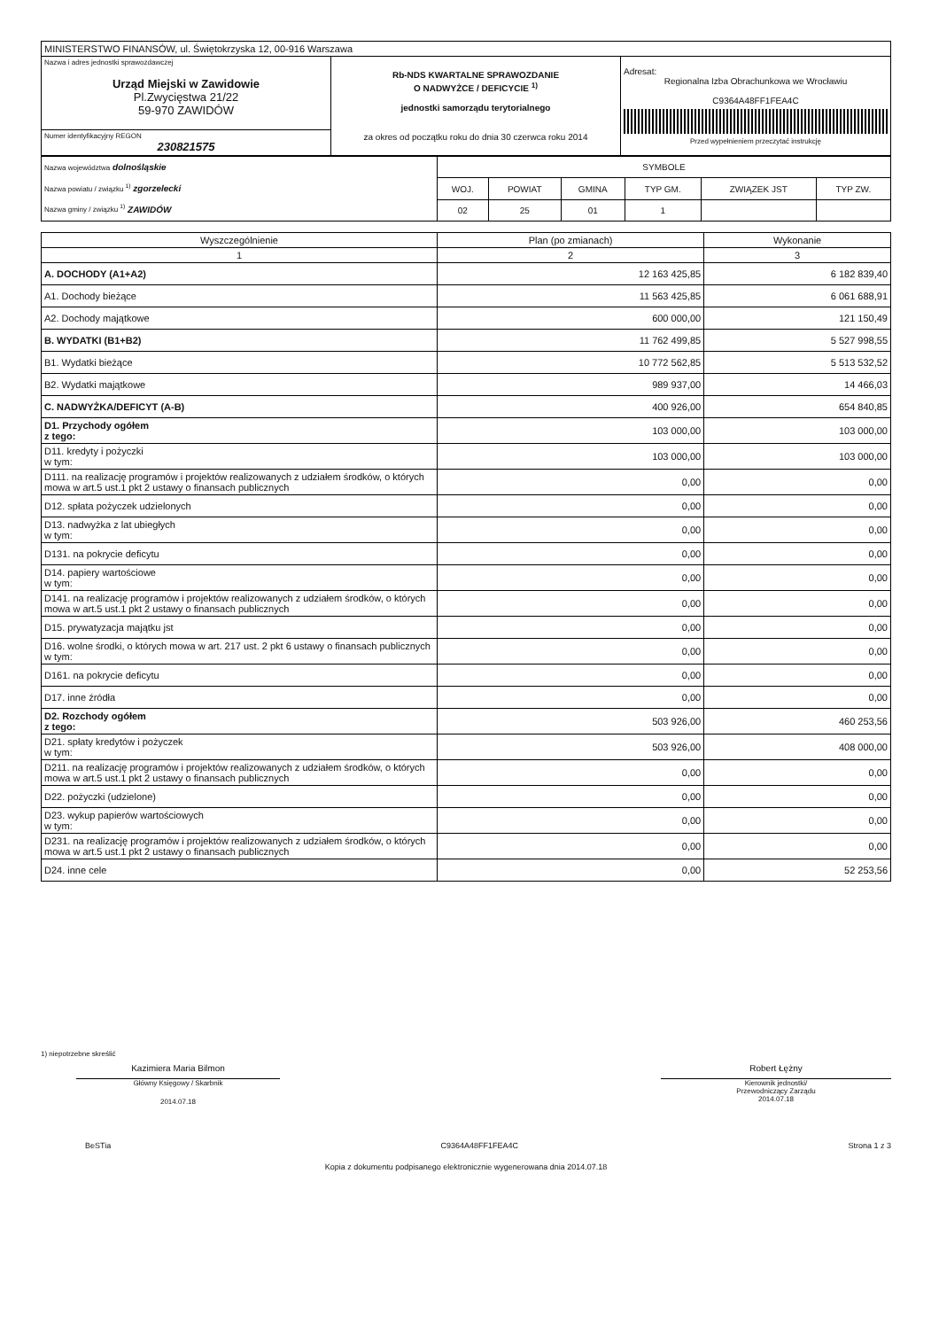| MINISTERSTWO FINANSÓW, ul. Świętokrzyska 12, 00-916 Warszawa | | |
| Nazwa i adres jednostki sprawozdawczej Urząd Miejski w Zawidowie Pl.Zwycięstwa 21/22 59-970 ZAWIDÓW | Rb-NDS KWARTALNE SPRAWOZDANIE O NADWYŻCE / DEFICYCIE <sup>1)</sup> jednostki samorządu terytorialnego za okres od początku roku do dnia 30 czerwca roku 2014 | Adresat: Regionalna Izba Obrachunkowa we Wrocławiu C9364A48FF1FEA4C Przed wypełnieniem przeczytać instrukcję |
| Numer identyfikacyjny REGON 230821575 | | |
| Nazwa województwa dolnośląskie Nazwa powiatu / związku <sup>1)</sup> zgorzelecki Nazwa gminy / związku <sup>1)</sup> ZAWIDÓW | SYMBOLE | | | | | |
| | WOJ. | POWIAT | GMINA | TYP GM. | ZWIĄZEK JST | TYP ZW. |
| | 02 | 25 | 01 | 1 | | |
| Wyszczególnienie | Plan (po zmianach) | Wykonanie |
| --- | --- | --- |
| 1 | 2 | 3 |
| A. DOCHODY (A1+A2) | 12 163 425,85 | 6 182 839,40 |
| A1. Dochody bieżące | 11 563 425,85 | 6 061 688,91 |
| A2. Dochody majątkowe | 600 000,00 | 121 150,49 |
| B. WYDATKI (B1+B2) | 11 762 499,85 | 5 527 998,55 |
| B1. Wydatki bieżące | 10 772 562,85 | 5 513 532,52 |
| B2. Wydatki majątkowe | 989 937,00 | 14 466,03 |
| C. NADWYŻKA/DEFICYT (A-B) | 400 926,00 | 654 840,85 |
| D1. Przychody ogółem z tego: | 103 000,00 | 103 000,00 |
| D11. kredyty i pożyczki w tym: | 103 000,00 | 103 000,00 |
| D111. na realizację programów i projektów realizowanych z udziałem środków, o których mowa w art.5 ust.1 pkt 2 ustawy o finansach publicznych | 0,00 | 0,00 |
| D12. spłata pożyczek udzielonych | 0,00 | 0,00 |
| D13. nadwyżka z lat ubiegłych w tym: | 0,00 | 0,00 |
| D131. na pokrycie deficytu | 0,00 | 0,00 |
| D14. papiery wartościowe w tym: | 0,00 | 0,00 |
| D141. na realizację programów i projektów realizowanych z udziałem środków, o których mowa w art.5 ust.1 pkt 2 ustawy o finansach publicznych | 0,00 | 0,00 |
| D15. prywatyzacja majątku jst | 0,00 | 0,00 |
| D16. wolne środki, o których mowa w art. 217 ust. 2 pkt 6 ustawy o finansach publicznych w tym: | 0,00 | 0,00 |
| D161. na pokrycie deficytu | 0,00 | 0,00 |
| D17. inne źródła | 0,00 | 0,00 |
| D2. Rozchody ogółem z tego: | 503 926,00 | 460 253,56 |
| D21. spłaty kredytów i pożyczek w tym: | 503 926,00 | 408 000,00 |
| D211. na realizację programów i projektów realizowanych z udziałem środków, o których mowa w art.5 ust.1 pkt 2 ustawy o finansach publicznych | 0,00 | 0,00 |
| D22. pożyczki (udzielone) | 0,00 | 0,00 |
| D23. wykup papierów wartościowych w tym: | 0,00 | 0,00 |
| D231. na realizację programów i projektów realizowanych z udziałem środków, o których mowa w art.5 ust.1 pkt 2 ustawy o finansach publicznych | 0,00 | 0,00 |
| D24. inne cele | 0,00 | 52 253,56 |
1) niepotrzebne skreślić
Kazimiera Maria Bilmon
Główny Księgowy / Skarbnik
2014.07.18
Robert Łężny
Kierownik jednostki/
Przewodniczący Zarządu
2014.07.18
BeSTia C9364A48FF1FEA4C Strona 1 z 3
Kopia z dokumentu podpisanego elektronicznie wygenerowana dnia 2014.07.18